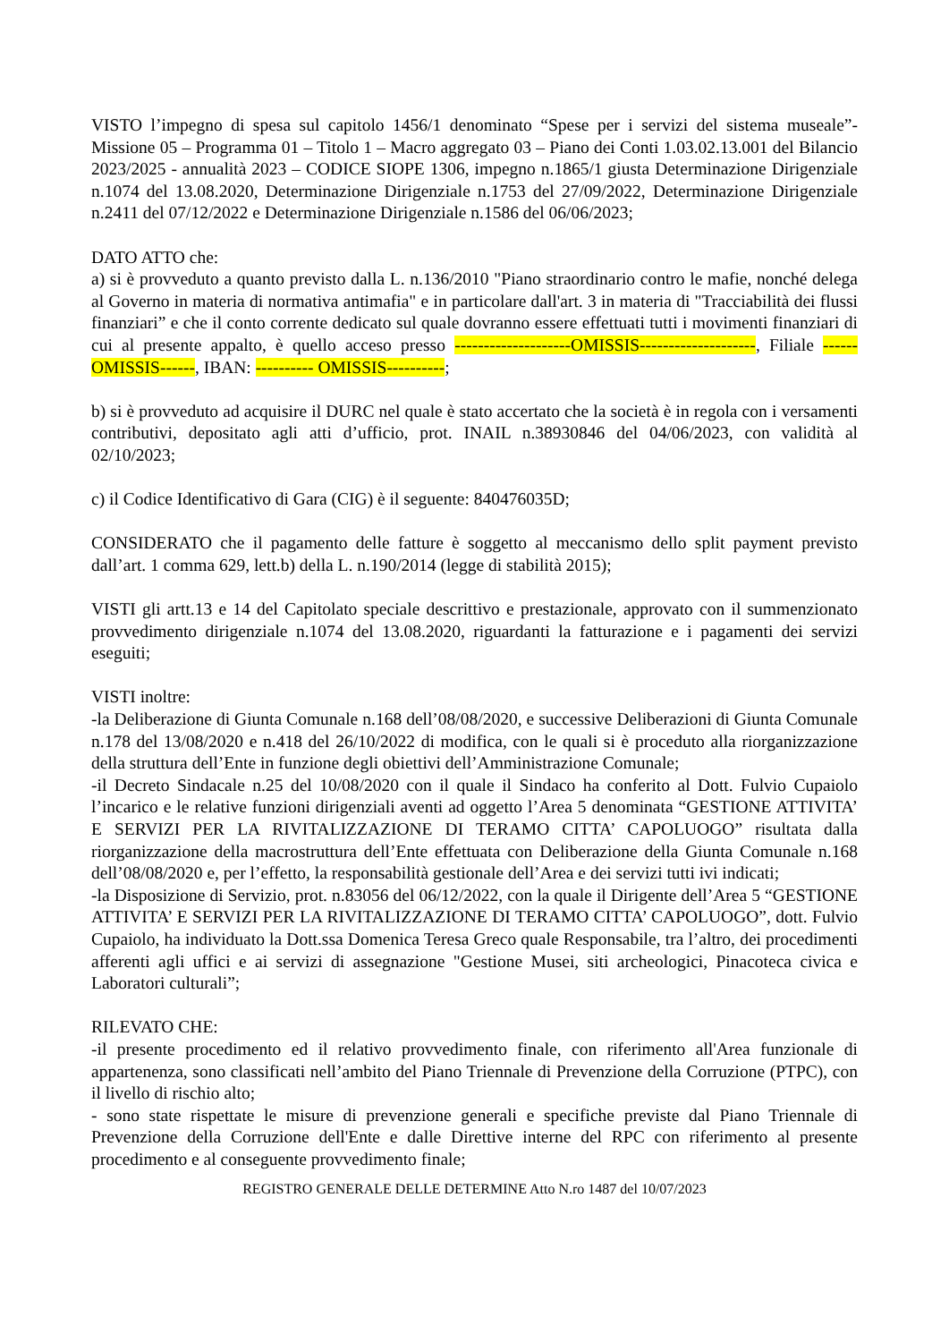VISTO l’impegno di spesa sul capitolo 1456/1 denominato “Spese per i servizi del sistema museale”- Missione 05 – Programma 01 – Titolo 1 – Macro aggregato 03 – Piano dei Conti 1.03.02.13.001 del Bilancio 2023/2025 - annualità 2023 – CODICE SIOPE 1306, impegno n.1865/1 giusta Determinazione Dirigenziale n.1074 del 13.08.2020, Determinazione Dirigenziale n.1753 del 27/09/2022, Determinazione Dirigenziale n.2411 del 07/12/2022 e Determinazione Dirigenziale n.1586 del 06/06/2023;
DATO ATTO che:
a) si è provveduto a quanto previsto dalla L. n.136/2010 "Piano straordinario contro le mafie, nonché delega al Governo in materia di normativa antimafia" e in particolare dall'art. 3 in materia di "Tracciabilità dei flussi finanziari” e che il conto corrente dedicato sul quale dovranno essere effettuati tutti i movimenti finanziari di cui al presente appalto, è quello acceso presso --------------------OMISSIS--------------------, Filiale ------OMISSIS------, IBAN: ---------- OMISSIS----------;
b) si è provveduto ad acquisire il DURC nel quale è stato accertato che la società è in regola con i versamenti contributivi, depositato agli atti d’ufficio, prot. INAIL n.38930846 del 04/06/2023, con validità al 02/10/2023;
c) il Codice Identificativo di Gara (CIG) è il seguente: 840476035D;
CONSIDERATO che il pagamento delle fatture è soggetto al meccanismo dello split payment previsto dall’art. 1 comma 629, lett.b) della L. n.190/2014 (legge di stabilità 2015);
VISTI gli artt.13 e 14 del Capitolato speciale descrittivo e prestazionale, approvato con il summenzionato provvedimento dirigenziale n.1074 del 13.08.2020, riguardanti la fatturazione e i pagamenti dei servizi eseguiti;
VISTI inoltre:
-la Deliberazione di Giunta Comunale n.168 dell’08/08/2020, e successive Deliberazioni di Giunta Comunale n.178 del 13/08/2020 e n.418 del 26/10/2022 di modifica, con le quali si è proceduto alla riorganizzazione della struttura dell’Ente in funzione degli obiettivi dell’Amministrazione Comunale;
-il Decreto Sindacale n.25 del 10/08/2020 con il quale il Sindaco ha conferito al Dott. Fulvio Cupaiolo l’incarico e le relative funzioni dirigenziali aventi ad oggetto l’Area 5 denominata “GESTIONE ATTIVITA’ E SERVIZI PER LA RIVITALIZZAZIONE DI TERAMO CITTA’ CAPOLUOGO” risultata dalla riorganizzazione della macrostruttura dell’Ente effettuata con Deliberazione della Giunta Comunale n.168 dell’08/08/2020 e, per l’effetto, la responsabilità gestionale dell’Area e dei servizi tutti ivi indicati;
-la Disposizione di Servizio, prot. n.83056 del 06/12/2022, con la quale il Dirigente dell’Area 5 “GESTIONE ATTIVITA’ E SERVIZI PER LA RIVITALIZZAZIONE DI TERAMO CITTA’ CAPOLUOGO”, dott. Fulvio Cupaiolo, ha individuato la Dott.ssa Domenica Teresa Greco quale Responsabile, tra l’altro, dei procedimenti afferenti agli uffici e ai servizi di assegnazione "Gestione Musei, siti archeologici, Pinacoteca civica e Laboratori culturali”;
RILEVATO CHE:
-il presente procedimento ed il relativo provvedimento finale, con riferimento all'Area funzionale di appartenenza, sono classificati nell’ambito del Piano Triennale di Prevenzione della Corruzione (PTPC), con il livello di rischio alto;
- sono state rispettate le misure di prevenzione generali e specifiche previste dal Piano Triennale di Prevenzione della Corruzione dell'Ente e dalle Direttive interne del RPC con riferimento al presente procedimento e al conseguente provvedimento finale;
REGISTRO GENERALE DELLE DETERMINE Atto N.ro 1487 del 10/07/2023